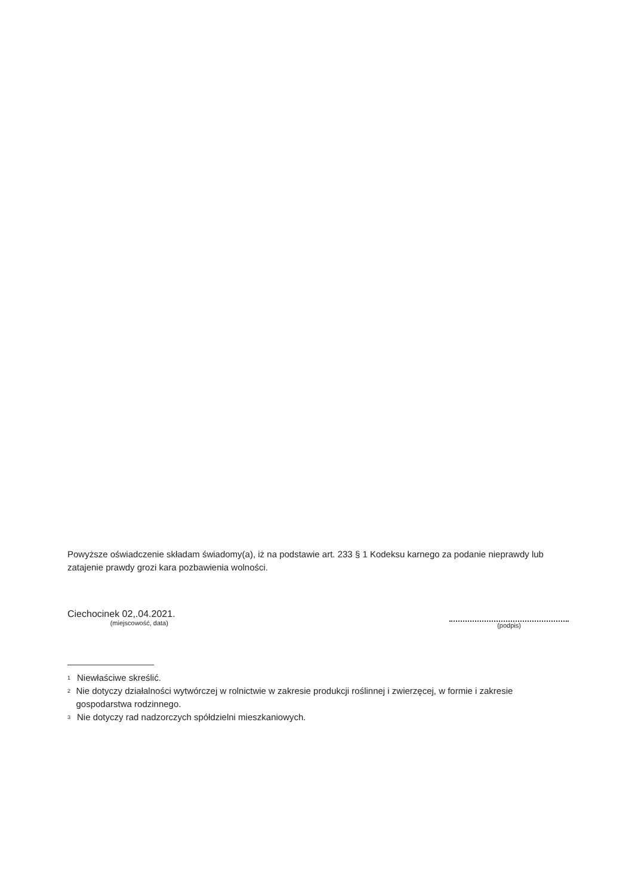Powyższe oświadczenie składam świadomy(a), iż na podstawie art. 233 § 1 Kodeksu karnego za podanie nieprawdy lub zatajenie prawdy grozi kara pozbawienia wolności.
Ciechocinek 02,.04.2021.
(miejscowość, data)
(podpis)
<sup>1</sup> Niewłaściwe skreślić.
<sup>2</sup> Nie dotyczy działalności wytwórczej w rolnictwie w zakresie produkcji roślinnej i zwierzęcej, w formie i zakresie gospodarstwa rodzinnego.
<sup>3</sup> Nie dotyczy rad nadzorczych spółdzielni mieszkaniowych.